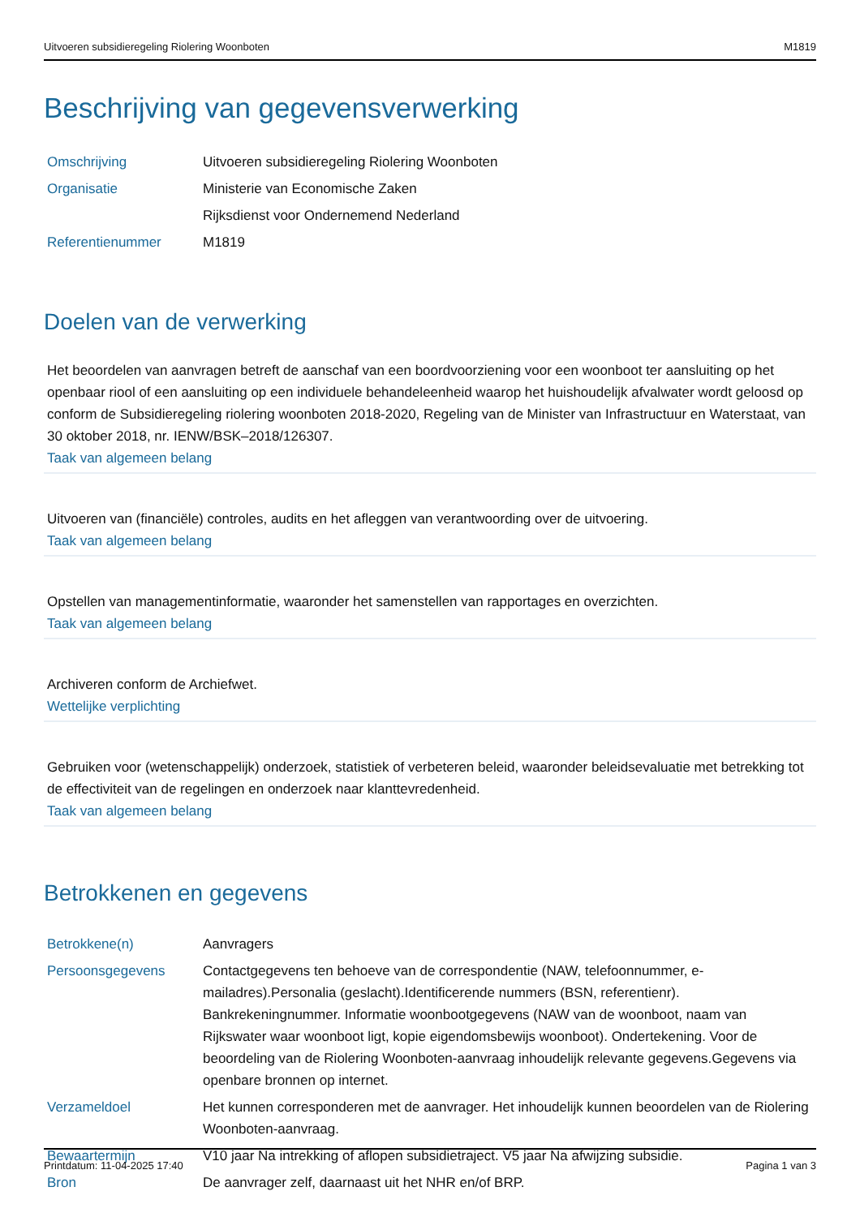Uitvoeren subsidieregeling Riolering Woonboten M1819
Beschrijving van gegevensverwerking
| Omschrijving | Uitvoeren subsidieregeling Riolering Woonboten |
| Organisatie | Ministerie van Economische Zaken |
| | Rijksdienst voor Ondernemend Nederland |
| Referentienummer | M1819 |
Doelen van de verwerking
Het beoordelen van aanvragen betreft de aanschaf van een boordvoorziening voor een woonboot ter aansluiting op het openbaar riool of een aansluiting op een individuele behandeleenheid waarop het huishoudelijk afvalwater wordt geloosd op conform de Subsidieregeling riolering woonboten 2018-2020, Regeling van de Minister van Infrastructuur en Waterstaat, van 30 oktober 2018, nr. IENW/BSK–2018/126307.
Taak van algemeen belang
Uitvoeren van (financiële) controles, audits en het afleggen van verantwoording over de uitvoering.
Taak van algemeen belang
Opstellen van managementinformatie, waaronder het samenstellen van rapportages en overzichten.
Taak van algemeen belang
Archiveren conform de Archiefwet.
Wettelijke verplichting
Gebruiken voor (wetenschappelijk) onderzoek, statistiek of verbeteren beleid, waaronder beleidsevaluatie met betrekking tot de effectiviteit van de regelingen en onderzoek naar klanttevredenheid.
Taak van algemeen belang
Betrokkenen en gegevens
| Betrokkene(n) | Aanvragers |
| Persoonsgegevens | Contactgegevens ten behoeve van de correspondentie (NAW, telefoonnummer, e-mailadres).Personalia (geslacht).Identificerende nummers (BSN, referentienr). Bankrekeningnummer. Informatie woonbootgegevens (NAW van de woonboot, naam van Rijkswater waar woonboot ligt, kopie eigendomsbewijs woonboot). Ondertekening. Voor de beoordeling van de Riolering Woonboten-aanvraag inhoudelijk relevante gegevens.Gegevens via openbare bronnen op internet. |
| Verzameldoel | Het kunnen corresponderen met de aanvrager. Het inhoudelijk kunnen beoordelen van de Riolering Woonboten-aanvraag. |
| Bewaartermijn | V10 jaar Na intrekking of aflopen subsidietraject. V5 jaar Na afwijzing subsidie. |
| Bron | De aanvrager zelf, daarnaast uit het NHR en/of BRP. |
Printdatum: 11-04-2025 17:40 Pagina 1 van 3